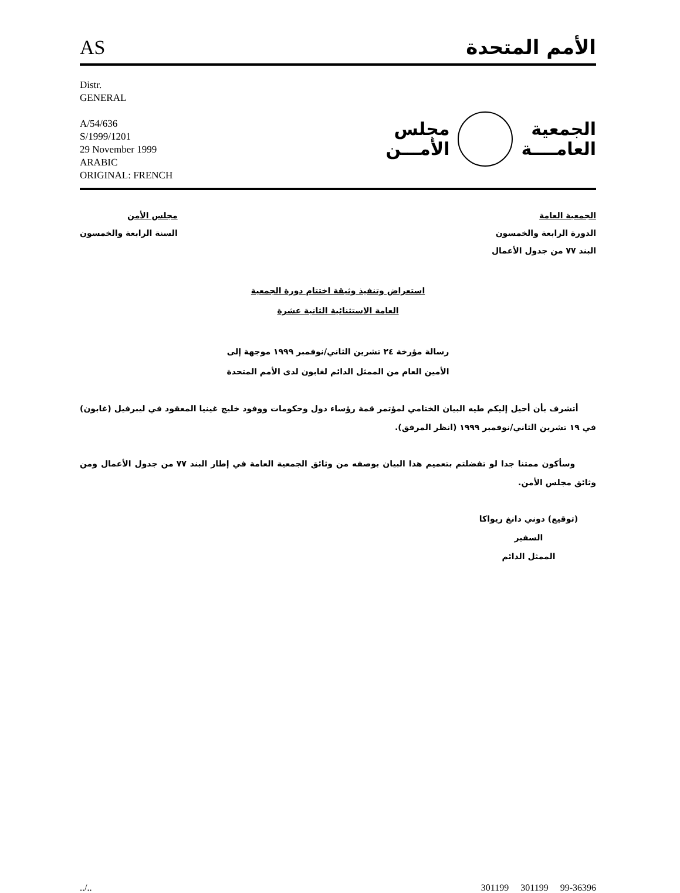AS
الأمم المتحدة
Distr.
GENERAL
A/54/636
S/1999/1201
29 November 1999
ARABIC
ORIGINAL: FRENCH
الجمعية
العامــــة
مجلس
الأمـــن
الجمعية العامة
الدورة الرابعة والخمسون
البند ٧٧ من جدول الأعمال
مجلس الأمن
السنة الرابعة والخمسون
استعراض وتنفيذ وثيقة اختتام دورة الجمعية
العامة الاستثنائية الثانية عشرة
رسالة مؤرخة ٢٤ تشرين الثاني/نوفمبر ١٩٩٩ موجهة إلى
الأمين العام من الممثل الدائم لغابون لدى الأمم المتحدة
أتشرف بأن أحيل إليكم طيه البيان الختامي لمؤتمر قمة رؤساء دول وحكومات ووفود خليج غينيا المعقود في ليبرفيل (غابون) في ١٩ تشرين الثاني/نوفمبر ١٩٩٩ (انظر المرفق).
وسأكون ممتنا جدا لو تفضلتم بتعميم هذا البيان بوصفه من وثائق الجمعية العامة في إطار البند ٧٧ من جدول الأعمال ومن وثائق مجلس الأمن.
(توقيع) دوني دانغ ريواكا
السفير
الممثل الدائم
../.. 301199 301199 99-36396